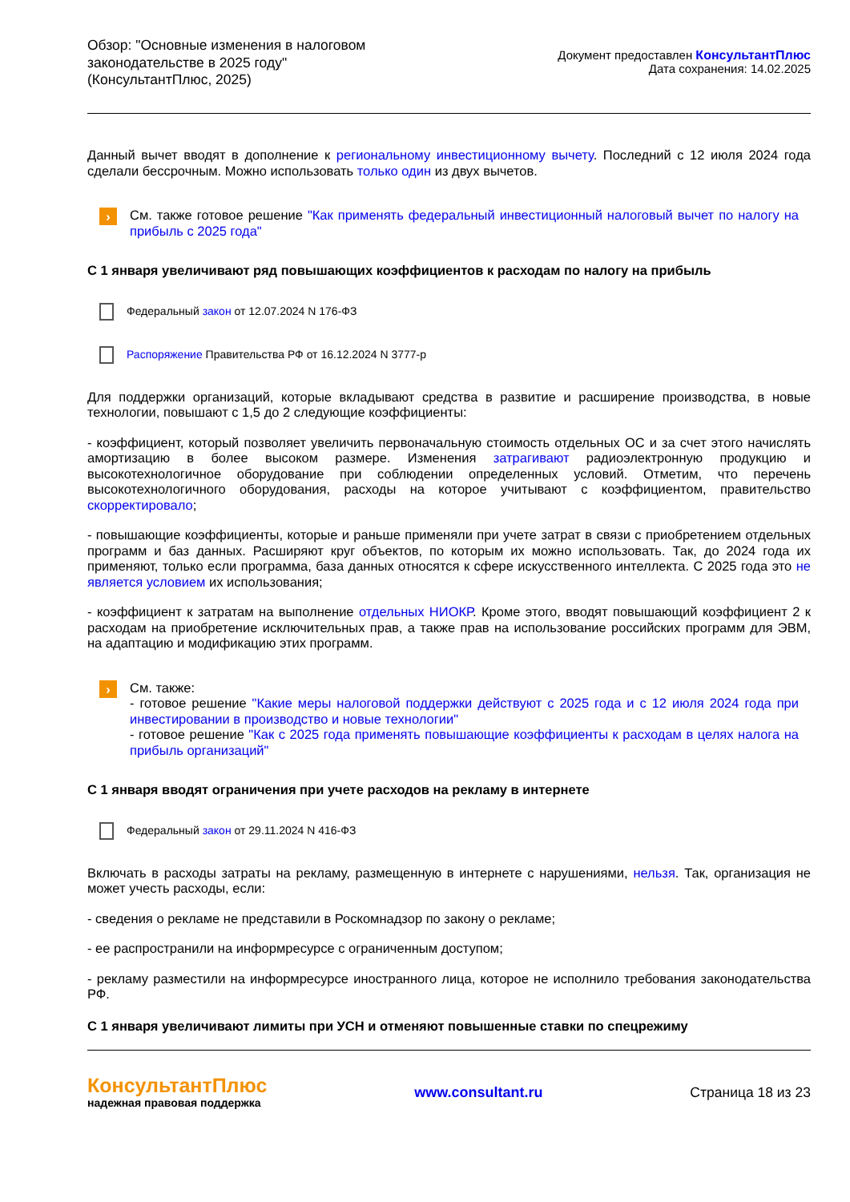Обзор: "Основные изменения в налоговом законодательстве в 2025 году" (КонсультантПлюс, 2025)
Документ предоставлен КонсультантПлюс
Дата сохранения: 14.02.2025
Данный вычет вводят в дополнение к региональному инвестиционному вычету. Последний с 12 июля 2024 года сделали бессрочным. Можно использовать только один из двух вычетов.
›
См. также готовое решение "Как применять федеральный инвестиционный налоговый вычет по налогу на прибыль с 2025 года"
С 1 января увеличивают ряд повышающих коэффициентов к расходам по налогу на прибыль
Федеральный закон от 12.07.2024 N 176-ФЗ
Распоряжение Правительства РФ от 16.12.2024 N 3777-р
Для поддержки организаций, которые вкладывают средства в развитие и расширение производства, в новые технологии, повышают с 1,5 до 2 следующие коэффициенты:
- коэффициент, который позволяет увеличить первоначальную стоимость отдельных ОС и за счет этого начислять амортизацию в более высоком размере. Изменения затрагивают радиоэлектронную продукцию и высокотехнологичное оборудование при соблюдении определенных условий. Отметим, что перечень высокотехнологичного оборудования, расходы на которое учитывают с коэффициентом, правительство скорректировало;
- повышающие коэффициенты, которые и раньше применяли при учете затрат в связи с приобретением отдельных программ и баз данных. Расширяют круг объектов, по которым их можно использовать. Так, до 2024 года их применяют, только если программа, база данных относятся к сфере искусственного интеллекта. С 2025 года это не является условием их использования;
- коэффициент к затратам на выполнение отдельных НИОКР. Кроме этого, вводят повышающий коэффициент 2 к расходам на приобретение исключительных прав, а также прав на использование российских программ для ЭВМ, на адаптацию и модификацию этих программ.
›
См. также:
- готовое решение "Какие меры налоговой поддержки действуют с 2025 года и с 12 июля 2024 года при инвестировании в производство и новые технологии"
- готовое решение "Как с 2025 года применять повышающие коэффициенты к расходам в целях налога на прибыль организаций"
С 1 января вводят ограничения при учете расходов на рекламу в интернете
Федеральный закон от 29.11.2024 N 416-ФЗ
Включать в расходы затраты на рекламу, размещенную в интернете с нарушениями, нельзя. Так, организация не может учесть расходы, если:
- сведения о рекламе не представили в Роскомнадзор по закону о рекламе;
- ее распространили на информресурсе с ограниченным доступом;
- рекламу разместили на информресурсе иностранного лица, которое не исполнило требования законодательства РФ.
С 1 января увеличивают лимиты при УСН и отменяют повышенные ставки по спецрежиму
КонсультантПлюс
надежная правовая поддержка
www.consultant.ru Страница 18 из 23